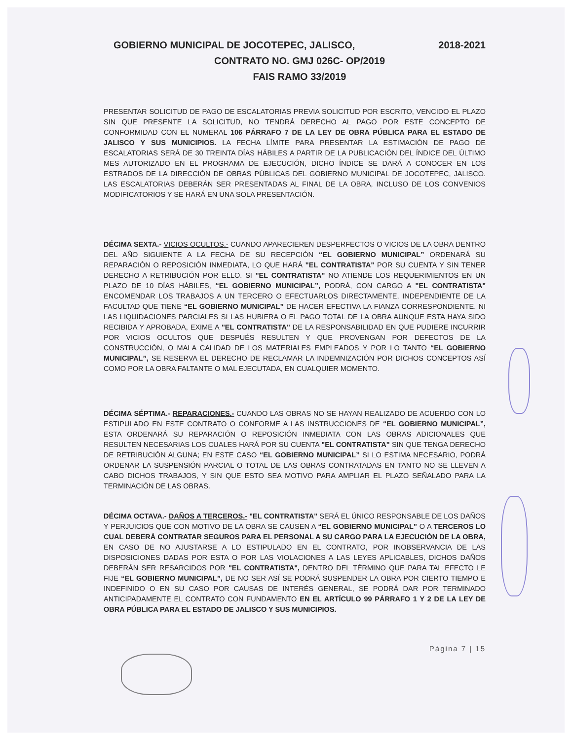GOBIERNO MUNICIPAL DE JOCOTEPEC, JALISCO, 2018-2021
CONTRATO NO. GMJ 026C- OP/2019
FAIS RAMO 33/2019
PRESENTAR SOLICITUD DE PAGO DE ESCALATORIAS PREVIA SOLICITUD POR ESCRITO, VENCIDO EL PLAZO SIN QUE PRESENTE LA SOLICITUD, NO TENDRÁ DERECHO AL PAGO POR ESTE CONCEPTO DE CONFORMIDAD CON EL NUMERAL 106 PÁRRAFO 7 DE LA LEY DE OBRA PÚBLICA PARA EL ESTADO DE JALISCO Y SUS MUNICIPIOS. LA FECHA LÍMITE PARA PRESENTAR LA ESTIMACIÓN DE PAGO DE ESCALATORIAS SERÁ DE 30 TREINTA DÍAS HÁBILES A PARTIR DE LA PUBLICACIÓN DEL ÍNDICE DEL ÚLTIMO MES AUTORIZADO EN EL PROGRAMA DE EJECUCIÓN, DICHO ÍNDICE SE DARÁ A CONOCER EN LOS ESTRADOS DE LA DIRECCIÓN DE OBRAS PÚBLICAS DEL GOBIERNO MUNICIPAL DE JOCOTEPEC, JALISCO. LAS ESCALATORIAS DEBERÁN SER PRESENTADAS AL FINAL DE LA OBRA, INCLUSO DE LOS CONVENIOS MODIFICATORIOS Y SE HARÁ EN UNA SOLA PRESENTACIÓN.
DÉCIMA SEXTA.- VICIOS OCULTOS.- CUANDO APARECIEREN DESPERFECTOS O VICIOS DE LA OBRA DENTRO DEL AÑO SIGUIENTE A LA FECHA DE SU RECEPCIÓN “EL GOBIERNO MUNICIPAL” ORDENARÁ SU REPARACIÓN O REPOSICIÓN INMEDIATA, LO QUE HARÁ "EL CONTRATISTA" POR SU CUENTA Y SIN TENER DERECHO A RETRIBUCIÓN POR ELLO. SI "EL CONTRATISTA" NO ATIENDE LOS REQUERIMIENTOS EN UN PLAZO DE 10 DÍAS HÁBILES, “EL GOBIERNO MUNICIPAL”, PODRÁ, CON CARGO A "EL CONTRATISTA" ENCOMENDAR LOS TRABAJOS A UN TERCERO O EFECTUARLOS DIRECTAMENTE, INDEPENDIENTE DE LA FACULTAD QUE TIENE “EL GOBIERNO MUNICIPAL” DE HACER EFECTIVA LA FIANZA CORRESPONDIENTE. NI LAS LIQUIDACIONES PARCIALES SI LAS HUBIERA O EL PAGO TOTAL DE LA OBRA AUNQUE ESTA HAYA SIDO RECIBIDA Y APROBADA, EXIME A "EL CONTRATISTA" DE LA RESPONSABILIDAD EN QUE PUDIERE INCURRIR POR VICIOS OCULTOS QUE DESPUÉS RESULTEN Y QUE PROVENGAN POR DEFECTOS DE LA CONSTRUCCIÓN, O MALA CALIDAD DE LOS MATERIALES EMPLEADOS Y POR LO TANTO “EL GOBIERNO MUNICIPAL”, SE RESERVA EL DERECHO DE RECLAMAR LA INDEMNIZACIÓN POR DICHOS CONCEPTOS ASÍ COMO POR LA OBRA FALTANTE O MAL EJECUTADA, EN CUALQUIER MOMENTO.
DÉCIMA SÉPTIMA.- REPARACIONES.- CUANDO LAS OBRAS NO SE HAYAN REALIZADO DE ACUERDO CON LO ESTIPULADO EN ESTE CONTRATO O CONFORME A LAS INSTRUCCIONES DE “EL GOBIERNO MUNICIPAL”, ESTA ORDENARÁ SU REPARACIÓN O REPOSICIÓN INMEDIATA CON LAS OBRAS ADICIONALES QUE RESULTEN NECESARIAS LOS CUALES HARÁ POR SU CUENTA "EL CONTRATISTA" SIN QUE TENGA DERECHO DE RETRIBUCIÓN ALGUNA; EN ESTE CASO “EL GOBIERNO MUNICIPAL” SI LO ESTIMA NECESARIO, PODRÁ ORDENAR LA SUSPENSIÓN PARCIAL O TOTAL DE LAS OBRAS CONTRATADAS EN TANTO NO SE LLEVEN A CABO DICHOS TRABAJOS, Y SIN QUE ESTO SEA MOTIVO PARA AMPLIAR EL PLAZO SEÑALADO PARA LA TERMINACIÓN DE LAS OBRAS.
DÉCIMA OCTAVA.- DAÑOS A TERCEROS.- "EL CONTRATISTA" SERÁ EL ÚNICO RESPONSABLE DE LOS DAÑOS Y PERJUICIOS QUE CON MOTIVO DE LA OBRA SE CAUSEN A “EL GOBIERNO MUNICIPAL” O A TERCEROS LO CUAL DEBERÁ CONTRATAR SEGUROS PARA EL PERSONAL A SU CARGO PARA LA EJECUCIÓN DE LA OBRA, EN CASO DE NO AJUSTARSE A LO ESTIPULADO EN EL CONTRATO, POR INOBSERVANCIA DE LAS DISPOSICIONES DADAS POR ESTA O POR LAS VIOLACIONES A LAS LEYES APLICABLES, DICHOS DAÑOS DEBERÁN SER RESARCIDOS POR "EL CONTRATISTA", DENTRO DEL TÉRMINO QUE PARA TAL EFECTO LE FIJE “EL GOBIERNO MUNICIPAL”, DE NO SER ASÍ SE PODRÁ SUSPENDER LA OBRA POR CIERTO TIEMPO E INDEFINIDO O EN SU CASO POR CAUSAS DE INTERÉS GENERAL, SE PODRÁ DAR POR TERMINADO ANTICIPADAMENTE EL CONTRATO CON FUNDAMENTO EN EL ARTÍCULO 99 PÁRRAFO 1 Y 2 DE LA LEY DE OBRA PÚBLICA PARA EL ESTADO DE JALISCO Y SUS MUNICIPIOS.
Página 7 | 15